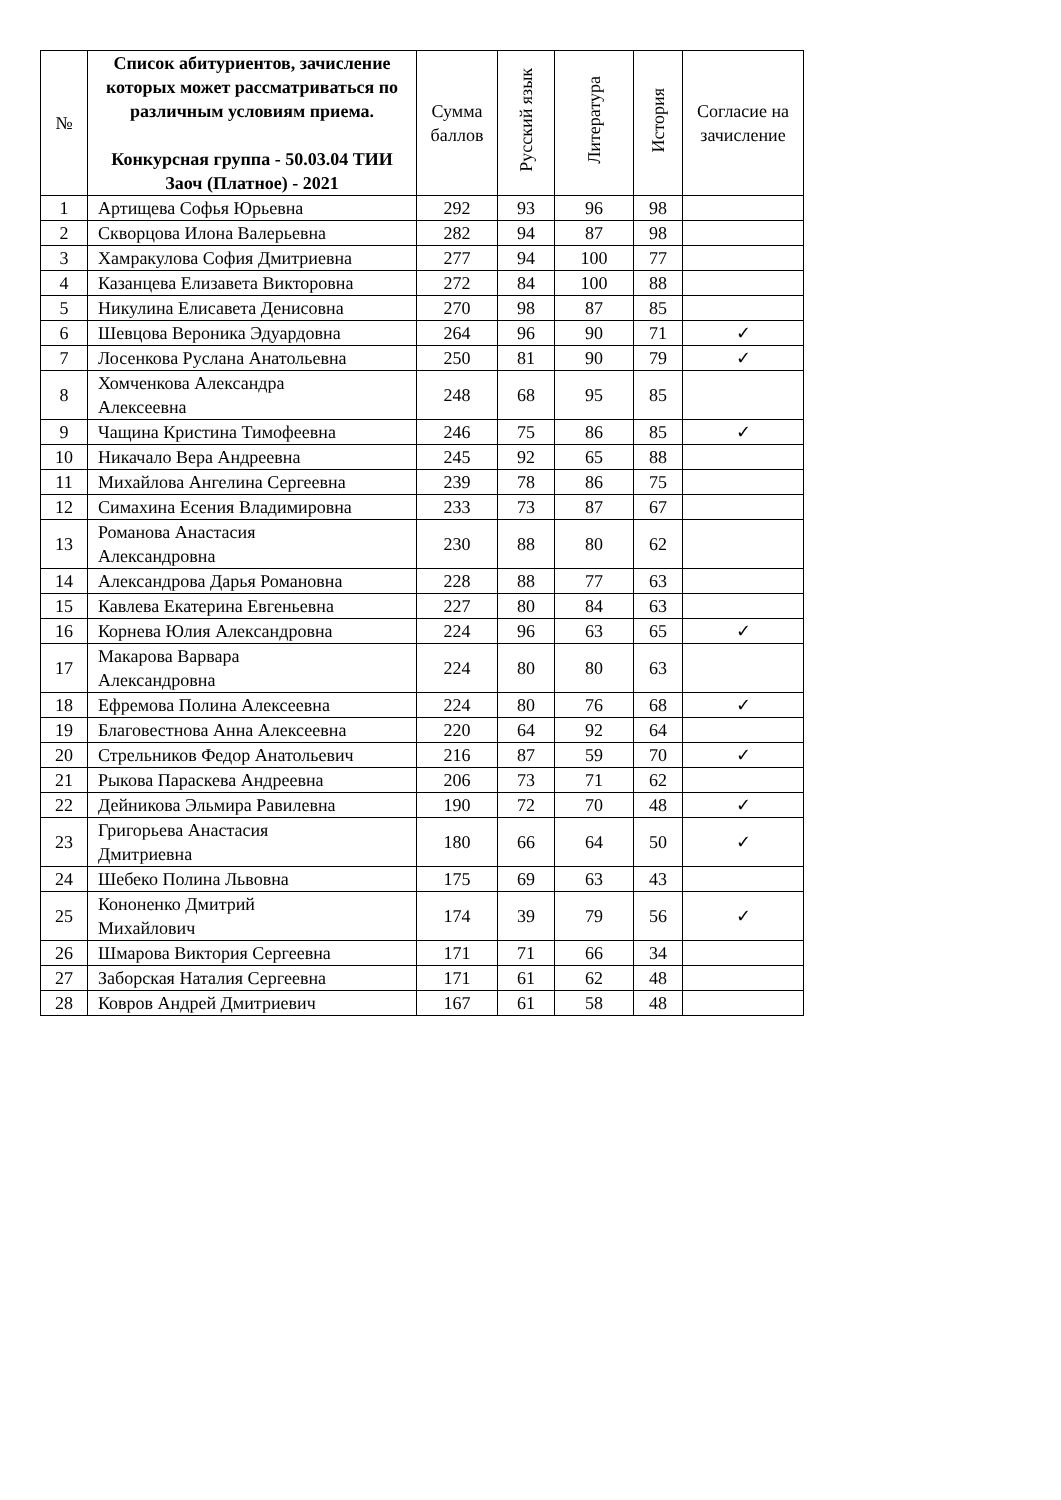| № | Список абитуриентов, зачисление которых может рассматриваться по различным условиям приема. Конкурсная группа - 50.03.04 ТИИ Заоч (Платное) - 2021 | Сумма баллов | Русский язык | Литература | История | Согласие на зачисление |
| --- | --- | --- | --- | --- | --- | --- |
| 1 | Артищева Софья Юрьевна | 292 | 93 | 96 | 98 | |
| 2 | Скворцова Илона Валерьевна | 282 | 94 | 87 | 98 | |
| 3 | Хамракулова София Дмитриевна | 277 | 94 | 100 | 77 | |
| 4 | Казанцева Елизавета Викторовна | 272 | 84 | 100 | 88 | |
| 5 | Никулина Елисавета Денисовна | 270 | 98 | 87 | 85 | |
| 6 | Шевцова Вероника Эдуардовна | 264 | 96 | 90 | 71 | ✓ |
| 7 | Лосенкова Руслана Анатольевна | 250 | 81 | 90 | 79 | ✓ |
| 8 | Хомченкова Александра Алексеевна | 248 | 68 | 95 | 85 | |
| 9 | Чащина Кристина Тимофеевна | 246 | 75 | 86 | 85 | ✓ |
| 10 | Никачало Вера Андреевна | 245 | 92 | 65 | 88 | |
| 11 | Михайлова Ангелина Сергеевна | 239 | 78 | 86 | 75 | |
| 12 | Симахина Есения Владимировна | 233 | 73 | 87 | 67 | |
| 13 | Романова Анастасия Александровна | 230 | 88 | 80 | 62 | |
| 14 | Александрова Дарья Романовна | 228 | 88 | 77 | 63 | |
| 15 | Кавлева Екатерина Евгеньевна | 227 | 80 | 84 | 63 | |
| 16 | Корнева Юлия Александровна | 224 | 96 | 63 | 65 | ✓ |
| 17 | Макарова Варвара Александровна | 224 | 80 | 80 | 63 | |
| 18 | Ефремова Полина Алексеевна | 224 | 80 | 76 | 68 | ✓ |
| 19 | Благовестнова Анна Алексеевна | 220 | 64 | 92 | 64 | |
| 20 | Стрельников Федор Анатольевич | 216 | 87 | 59 | 70 | ✓ |
| 21 | Рыкова Параскева Андреевна | 206 | 73 | 71 | 62 | |
| 22 | Дейникова Эльмира Равилевна | 190 | 72 | 70 | 48 | ✓ |
| 23 | Григорьева Анастасия Дмитриевна | 180 | 66 | 64 | 50 | ✓ |
| 24 | Шебеко Полина Львовна | 175 | 69 | 63 | 43 | |
| 25 | Кононенко Дмитрий Михайлович | 174 | 39 | 79 | 56 | ✓ |
| 26 | Шмарова Виктория Сергеевна | 171 | 71 | 66 | 34 | |
| 27 | Заборская Наталия Сергеевна | 171 | 61 | 62 | 48 | |
| 28 | Ковров Андрей Дмитриевич | 167 | 61 | 58 | 48 | |